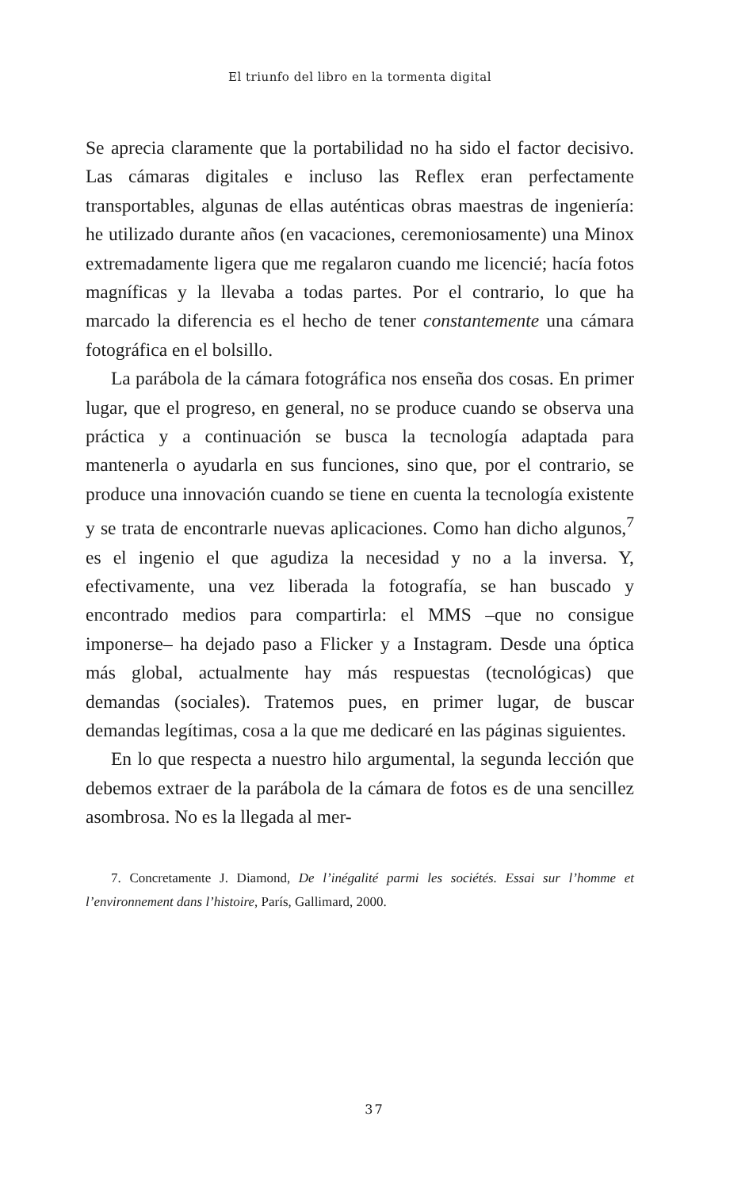El triunfo del libro en la tormenta digital
Se aprecia claramente que la portabilidad no ha sido el factor decisivo. Las cámaras digitales e incluso las Reflex eran perfectamente transportables, algunas de ellas auténticas obras maestras de ingeniería: he utilizado durante años (en vacaciones, ceremoniosamente) una Minox extremadamente ligera que me regalaron cuando me licencié; hacía fotos magníficas y la llevaba a todas partes. Por el contrario, lo que ha marcado la diferencia es el hecho de tener constantemente una cámara fotográfica en el bolsillo.
La parábola de la cámara fotográfica nos enseña dos cosas. En primer lugar, que el progreso, en general, no se produce cuando se observa una práctica y a continuación se busca la tecnología adaptada para mantenerla o ayudarla en sus funciones, sino que, por el contrario, se produce una innovación cuando se tiene en cuenta la tecnología existente y se trata de encontrarle nuevas aplicaciones. Como han dicho algunos,<sup>7</sup> es el ingenio el que agudiza la necesidad y no a la inversa. Y, efectivamente, una vez liberada la fotografía, se han buscado y encontrado medios para compartirla: el MMS –que no consigue imponerse– ha dejado paso a Flicker y a Instagram. Desde una óptica más global, actualmente hay más respuestas (tecnológicas) que demandas (sociales). Tratemos pues, en primer lugar, de buscar demandas legítimas, cosa a la que me dedicaré en las páginas siguientes.
En lo que respecta a nuestro hilo argumental, la segunda lección que debemos extraer de la parábola de la cámara de fotos es de una sencillez asombrosa. No es la llegada al mer-
7. Concretamente J. Diamond, De l’inégalité parmi les sociétés. Essai sur l’homme et l’environnement dans l’histoire, París, Gallimard, 2000.
37